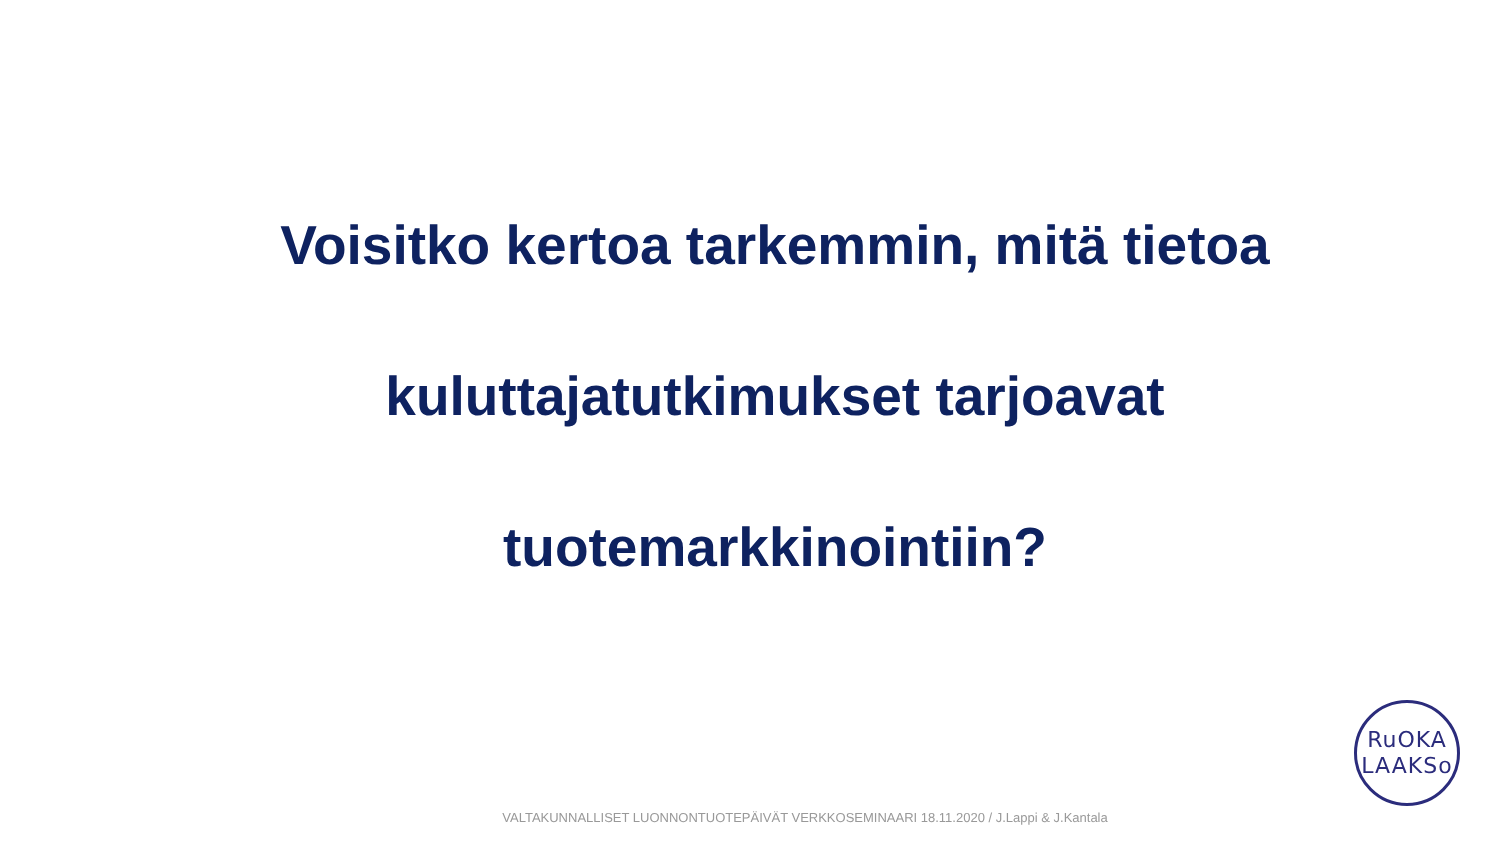Voisitko kertoa tarkemmin, mitä tietoa
kuluttajatutkimukset tarjoavat
tuotemarkkinointiin?
RuOKA
LAAKSo
VALTAKUNNALLISET LUONNONTUOTEPÄIVÄT VERKKOSEMINAARI 18.11.2020 / J.Lappi & J.Kantala